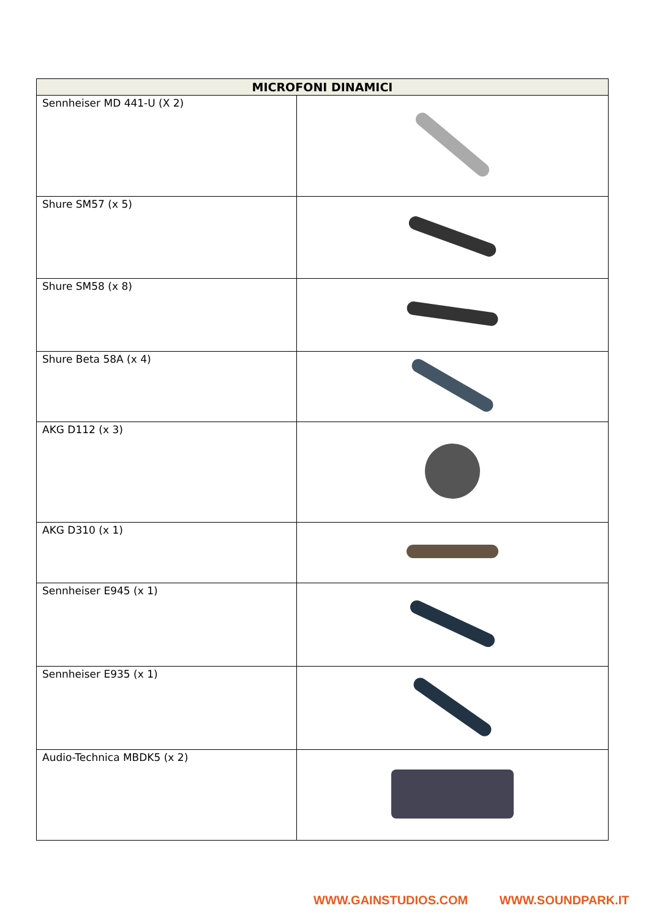| MICROFONI DINAMICI | |
| --- | --- |
| Sennheiser MD 441-U (X 2) | |
| Shure SM57 (x 5) | |
| Shure SM58 (x 8) | |
| Shure Beta 58A (x 4) | |
| AKG D112 (x 3) | |
| AKG D310 (x 1) | |
| Sennheiser E945 (x 1) | |
| Sennheiser E935 (x 1) | |
| Audio-Technica MBDK5 (x 2) | |
WWW.GAINSTUDIOS.COM WWW.SOUNDPARK.IT